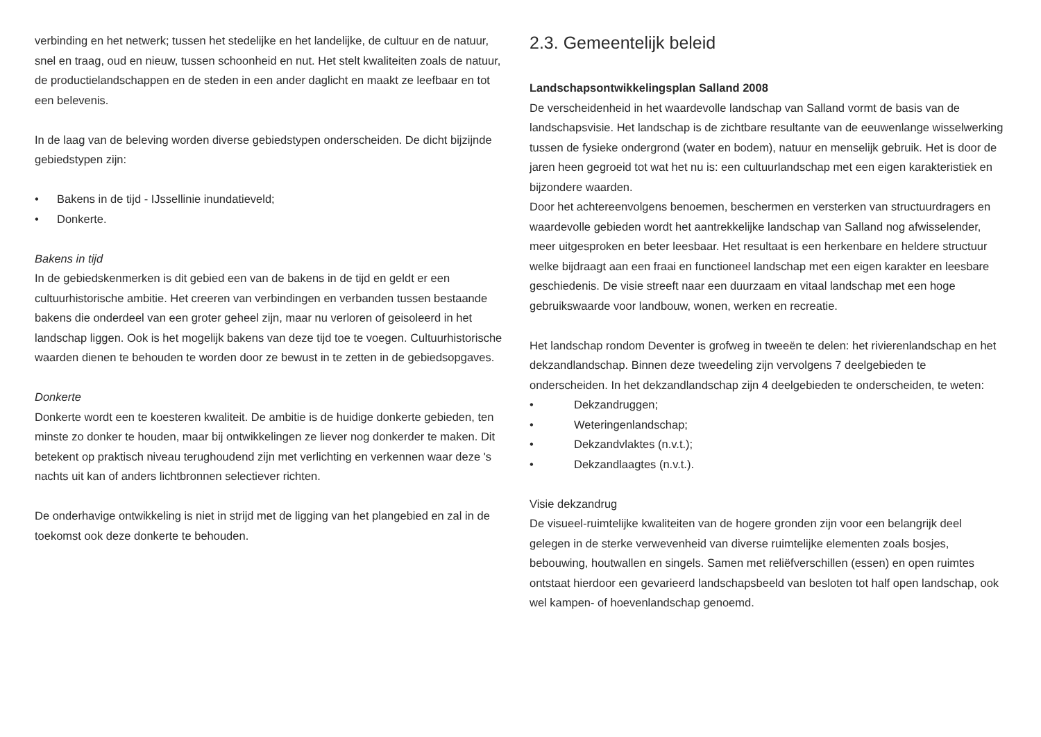verbinding en het netwerk; tussen het stedelijke en het landelijke, de cultuur en de natuur, snel en traag, oud en nieuw, tussen schoonheid en nut. Het stelt kwaliteiten zoals de natuur, de productielandschappen en de steden in een ander daglicht en maakt ze leefbaar en tot een belevenis.
In de laag van de beleving worden diverse gebiedstypen onderscheiden. De dicht bijzijnde gebiedstypen zijn:
• Bakens in de tijd - IJssellinie inundatieveld;
• Donkerte.
Bakens in tijd
In de gebiedskenmerken is dit gebied een van de bakens in de tijd en geldt er een cultuurhistorische ambitie. Het creeren van verbindingen en verbanden tussen bestaande bakens die onderdeel van een groter geheel zijn, maar nu verloren of geisoleerd in het landschap liggen. Ook is het mogelijk bakens van deze tijd toe te voegen. Cultuurhistorische waarden dienen te behouden te worden door ze bewust in te zetten in de gebiedsopgaves.
Donkerte
Donkerte wordt een te koesteren kwaliteit. De ambitie is de huidige donkerte gebieden, ten minste zo donker te houden, maar bij ontwikkelingen ze liever nog donkerder te maken. Dit betekent op praktisch niveau terughoudend zijn met verlichting en verkennen waar deze 's nachts uit kan of anders lichtbronnen selectiever richten.
De onderhavige ontwikkeling is niet in strijd met de ligging van het plangebied en zal in de toekomst ook deze donkerte te behouden.
2.3. Gemeentelijk beleid
Landschapsontwikkelingsplan Salland 2008
De verscheidenheid in het waardevolle landschap van Salland vormt de basis van de landschapsvisie. Het landschap is de zichtbare resultante van de eeuwenlange wisselwerking tussen de fysieke ondergrond (water en bodem), natuur en menselijk gebruik. Het is door de jaren heen gegroeid tot wat het nu is: een cultuurlandschap met een eigen karakteristiek en bijzondere waarden.
Door het achtereenvolgens benoemen, beschermen en versterken van structuurdragers en waardevolle gebieden wordt het aantrekkelijke landschap van Salland nog afwisselender, meer uitgesproken en beter leesbaar. Het resultaat is een herkenbare en heldere structuur welke bijdraagt aan een fraai en functioneel landschap met een eigen karakter en leesbare geschiedenis. De visie streeft naar een duurzaam en vitaal landschap met een hoge gebruikswaarde voor landbouw, wonen, werken en recreatie.
Het landschap rondom Deventer is grofweg in tweeën te delen: het rivierenlandschap en het dekzandlandschap. Binnen deze tweedeling zijn vervolgens 7 deelgebieden te onderscheiden. In het dekzandlandschap zijn 4 deelgebieden te onderscheiden, te weten:
• Dekzandruggen;
• Weteringenlandschap;
• Dekzandvlaktes (n.v.t.);
• Dekzandlaagtes (n.v.t.).
Visie dekzandrug
De visueel-ruimtelijke kwaliteiten van de hogere gronden zijn voor een belangrijk deel gelegen in de sterke verwevenheid van diverse ruimtelijke elementen zoals bosjes, bebouwing, houtwallen en singels. Samen met reliëfverschillen (essen) en open ruimtes ontstaat hierdoor een gevarieerd landschapsbeeld van besloten tot half open landschap, ook wel kampen- of hoevenlandschap genoemd.